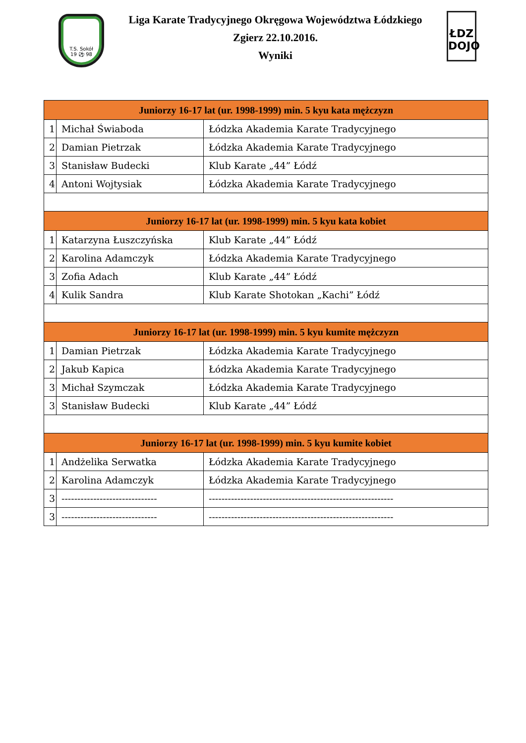T.S. Sokół
19 ⚽ 98
Liga Karate Tradycyjnego Okręgowa Województwa Łódzkiego
Zgierz 22.10.2016.
Wyniki
ŁDZ
DOJO
| Juniorzy 16-17 lat (ur. 1998-1999) min. 5 kyu kata mężczyzn | | |
| --- | --- | --- |
| 1 | Michał Świaboda | Łódzka Akademia Karate Tradycyjnego |
| 2 | Damian Pietrzak | Łódzka Akademia Karate Tradycyjnego |
| 3 | Stanisław Budecki | Klub Karate „44” Łódź |
| 4 | Antoni Wojtysiak | Łódzka Akademia Karate Tradycyjnego |
| Juniorzy 16-17 lat (ur. 1998-1999) min. 5 kyu kata kobiet | | |
| 1 | Katarzyna Łuszczyńska | Klub Karate „44” Łódź |
| 2 | Karolina Adamczyk | Łódzka Akademia Karate Tradycyjnego |
| 3 | Zofia Adach | Klub Karate „44” Łódź |
| 4 | Kulik Sandra | Klub Karate Shotokan „Kachi” Łódź |
| Juniorzy 16-17 lat (ur. 1998-1999) min. 5 kyu kumite mężczyzn | | |
| 1 | Damian Pietrzak | Łódzka Akademia Karate Tradycyjnego |
| 2 | Jakub Kapica | Łódzka Akademia Karate Tradycyjnego |
| 3 | Michał Szymczak | Łódzka Akademia Karate Tradycyjnego |
| 3 | Stanisław Budecki | Klub Karate „44” Łódź |
| Juniorzy 16-17 lat (ur. 1998-1999) min. 5 kyu kumite kobiet | | |
| 1 | Andżelika Serwatka | Łódzka Akademia Karate Tradycyjnego |
| 2 | Karolina Adamczyk | Łódzka Akademia Karate Tradycyjnego |
| 3 | ------------------------------ | ---------------------------------------------------------- |
| 3 | ------------------------------ | ---------------------------------------------------------- |